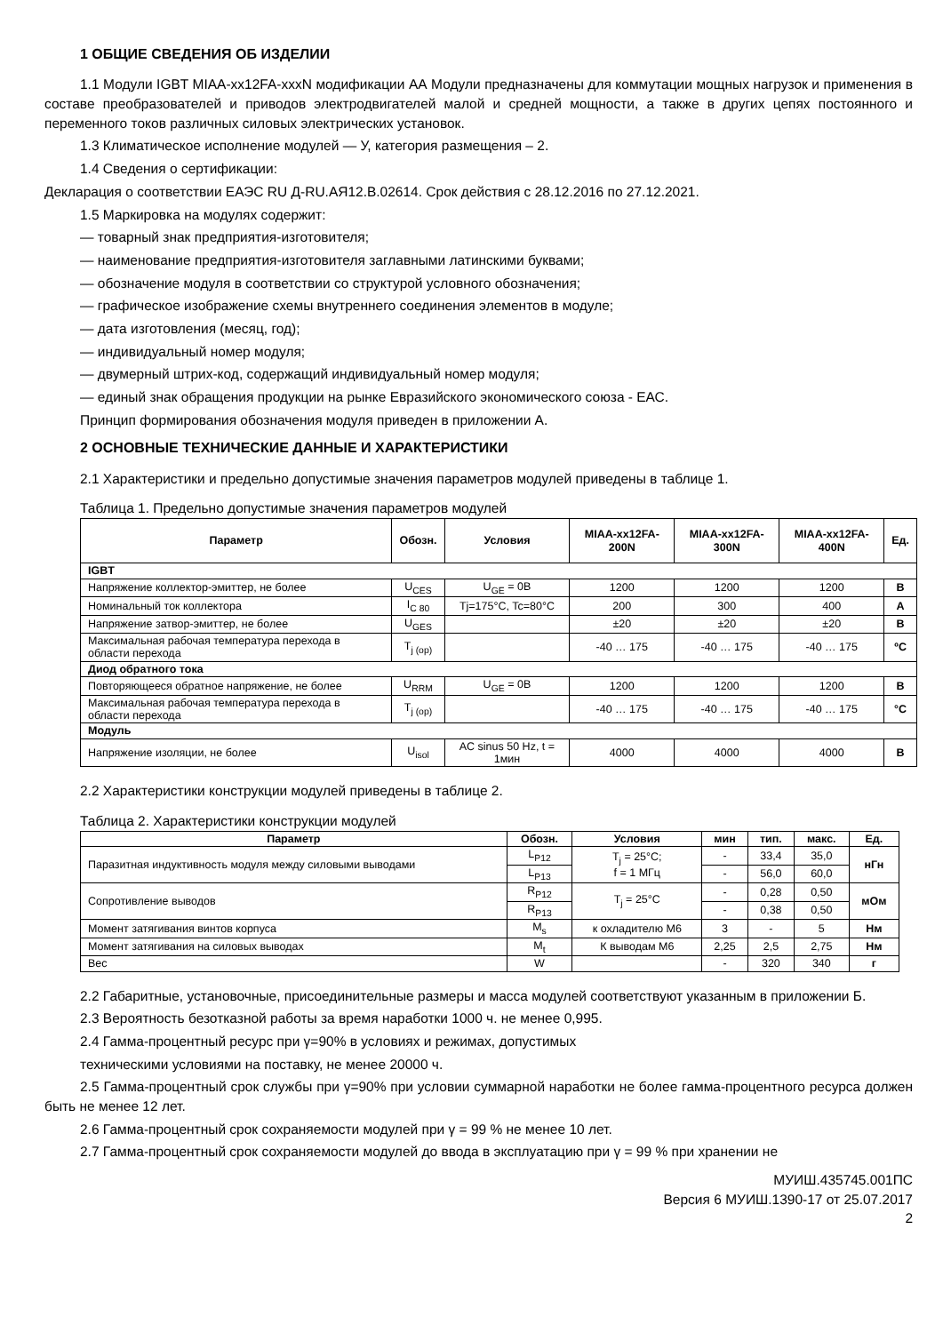1 ОБЩИЕ СВЕДЕНИЯ ОБ ИЗДЕЛИИ
1.1 Модули IGBT MIAA-xx12FA-xxxN модификации АА Модули предназначены для коммутации мощных нагрузок и применения в составе преобразователей и приводов электродвигателей малой и средней мощности, а также в других цепях постоянного и переменного токов различных силовых электрических установок.
1.3 Климатическое исполнение модулей — У, категория размещения – 2.
1.4 Сведения о сертификации:
Декларация о соответствии ЕАЭС RU Д-RU.АЯ12.В.02614. Срок действия с 28.12.2016 по 27.12.2021.
1.5 Маркировка на модулях содержит:
— товарный знак предприятия-изготовителя;
— наименование предприятия-изготовителя заглавными латинскими буквами;
— обозначение модуля в соответствии со структурой условного обозначения;
— графическое изображение схемы внутреннего соединения элементов в модуле;
— дата изготовления (месяц, год);
— индивидуальный номер модуля;
— двумерный штрих-код, содержащий индивидуальный номер модуля;
— единый знак обращения продукции на рынке Евразийского экономического союза - ЕАС.
Принцип формирования обозначения модуля приведен в приложении А.
2 ОСНОВНЫЕ ТЕХНИЧЕСКИЕ ДАННЫЕ И ХАРАКТЕРИСТИКИ
2.1 Характеристики и предельно допустимые значения параметров модулей приведены в таблице 1.
Таблица 1. Предельно допустимые значения параметров модулей
| Параметр | Обозн. | Условия | MIAA-xx12FA-200N | MIAA-xx12FA-300N | MIAA-xx12FA-400N | Ед. |
| --- | --- | --- | --- | --- | --- | --- |
| IGBT | | | | | | |
| Напряжение коллектор-эмиттер, не более | U<sub>CES</sub> | U<sub>GE</sub> = 0В | 1200 | 1200 | 1200 | В |
| Номинальный ток коллектора | I<sub>C 80</sub> | Tj=175°C, Tc=80°C | 200 | 300 | 400 | А |
| Напряжение затвор-эмиттер, не более | U<sub>GES</sub> | | ±20 | ±20 | ±20 | В |
| Максимальная рабочая температура перехода в области перехода | T<sub>j (op)</sub> | | -40 … 175 | -40 … 175 | -40 … 175 | ºC |
| Диод обратного тока | | | | | | |
| Повторяющееся обратное напряжение, не более | U<sub>RRM</sub> | U<sub>GE</sub> = 0В | 1200 | 1200 | 1200 | В |
| Максимальная рабочая температура перехода в области перехода | T<sub>j (op)</sub> | | -40 … 175 | -40 … 175 | -40 … 175 | °C |
| Модуль | | | | | | |
| Напряжение изоляции, не более | U<sub>isol</sub> | AC sinus 50 Hz, t = 1мин | 4000 | 4000 | 4000 | В |
2.2 Характеристики конструкции модулей приведены в таблице 2.
Таблица 2. Характеристики конструкции модулей
| Параметр | Обозн. | Условия | мин | тип. | макс. | Ед. |
| --- | --- | --- | --- | --- | --- | --- |
| Паразитная индуктивность модуля между силовыми выводами | L<sub>P12</sub> | T<sub>j</sub> = 25°C; f = 1 МГц | - | 33,4 | 35,0 | нГн |
| | L<sub>P13</sub> | | - | 56,0 | 60,0 | |
| Сопротивление выводов | R<sub>P12</sub> | T<sub>j</sub> = 25°C | - | 0,28 | 0,50 | мОм |
| | R<sub>P13</sub> | | - | 0,38 | 0,50 | |
| Момент затягивания винтов корпуса | M<sub>s</sub> | к охладителю M6 | 3 | - | 5 | Нм |
| Момент затягивания на силовых выводах | M<sub>t</sub> | К выводам M6 | 2,25 | 2,5 | 2,75 | Нм |
| Вес | W | | - | 320 | 340 | г |
2.2 Габаритные, установочные, присоединительные размеры и масса модулей соответствуют указанным в приложении Б.
2.3 Вероятность безотказной работы за время наработки 1000 ч. не менее 0,995.
2.4 Гамма-процентный ресурс при γ=90% в условиях и режимах, допустимых
техническими условиями на поставку, не менее 20000 ч.
2.5 Гамма-процентный срок службы при γ=90% при условии суммарной наработки не более гамма-процентного ресурса должен быть не менее 12 лет.
2.6 Гамма-процентный срок сохраняемости модулей при γ = 99 % не менее 10 лет.
2.7 Гамма-процентный срок сохраняемости модулей до ввода в эксплуатацию при γ = 99 % при хранении не
МУИШ.435745.001ПС
Версия 6 МУИШ.1390-17 от 25.07.2017
2